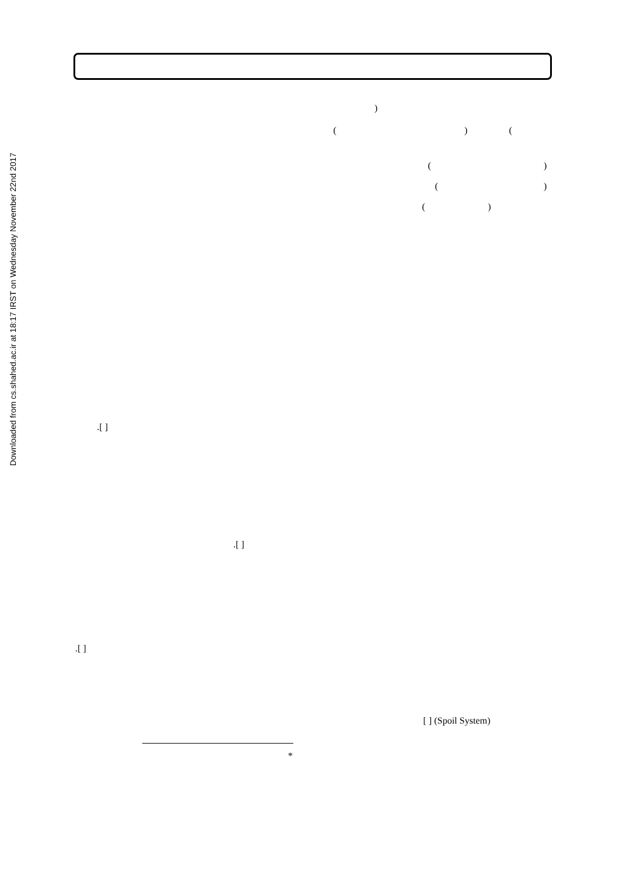Downloaded from cs.shahed.ac.ir at 18:17 IRST on Wednesday November 22nd 2017
)
( ) (
( )
( )
( )
.[ ]
.[ ]
.[ ]
[ ] (Spoil System)
*